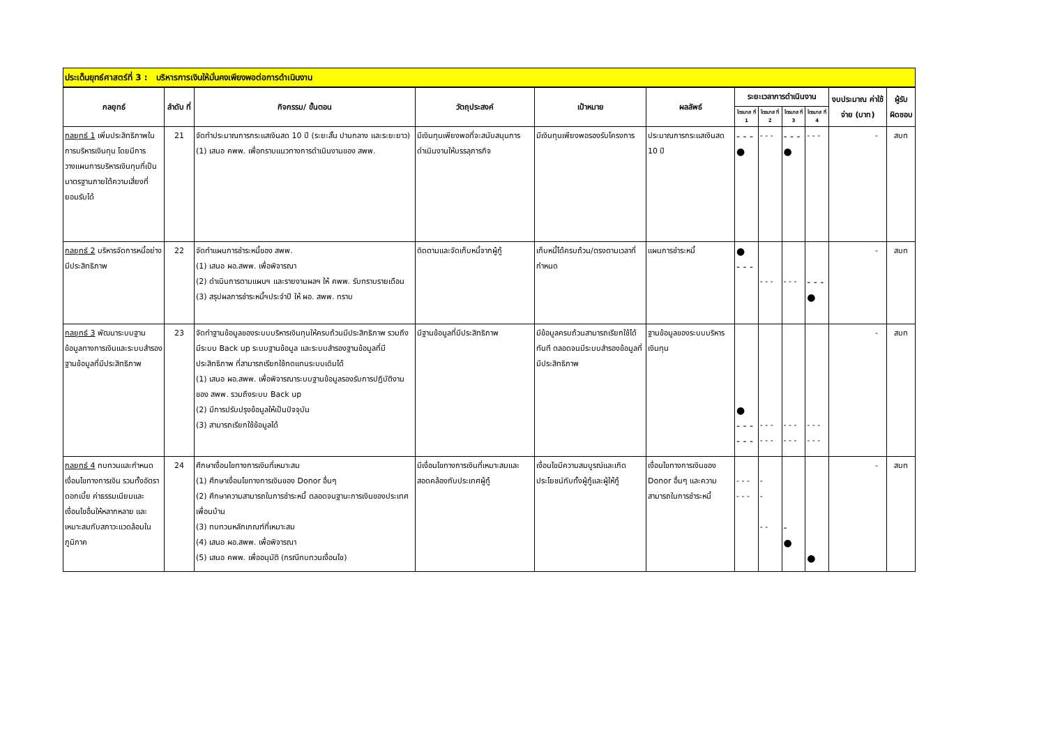ประเด็นยุทธ์ศาสตร์ที่ 3 : บริหารการเงินให้มั่นคงเพียงพอต่อการดำเนินงาน
| กลยุทธ์ | ลำดับ ที่ | กิจกรรม/ ขั้นตอน | วัตถุประสงค์ | เป้าหมาย | ผลลัพธ์ | ระยะเวลาการดำเนินงาน | | | | งบประมาณ ค่าใช้จ่าย (บาท) | ผู้รับ ผิดชอบ |
| --- | --- | --- | --- | --- | --- | --- | --- | --- | --- | --- | --- |
| | | | | | | ไตรมาส ที่ 1 | ไตรมาส ที่ 2 | ไตรมาส ที่ 3 | ไตรมาส ที่ 4 | | |
| กลยุทธ์ 1 เพิ่มประสิทธิภาพในการบริหารเงินทุน โดยมีการวางแผนการบริหารเงินทุนที่เป็นมาตรฐานภายใต้ความเสี่ยงที่ยอมรับได้ | 21 | จัดทำประมาณการกระแสเงินสด 10 ปี (ระยะสั้น ปานกลาง และระยะยาว) (1) เสนอ คพพ. เพื่อทราบแนวทางการดำเนินงานของ สพพ. | มีเงินทุนเพียงพอที่จะสนับสนุนการดำเนินงานให้บรรลุภารกิจ | มีเงินทุนเพียงพอรองรับโครงการ | ประมาณการกระแสเงินสด 10 ปี | - - - ● | - - - | - - - ● | - - - | - | สบท |
| กลยุทธ์ 2 บริหารจัดการหนี้อย่างมีประสิทธิภาพ | 22 | จัดทำแผนการชำระหนี้ของ สพพ. (1) เสนอ ผอ.สพพ. เพื่อพิจารณา (2) ดำเนินการตามแผนฯ และรายงานผลฯ ให้ คพพ. รับทราบรายเดือน (3) สรุปผลการชำระหนี้ฯประจำปี ให้ ผอ. สพพ. ทราบ | ติดตามและจัดเก็บหนี้จากผู้กู้ | เก็บหนี้ได้ครบถ้วน/ตรงตามเวลาที่กำหนด | แผนการชำระหนี้ | ● - - - | - - - | - - - | - - - ● | - | สบท |
| กลยุทธ์ 3 พัฒนาระบบฐานข้อมูลทางการเงินและระบบสำรองฐานข้อมูลที่มีประสิทธิภาพ | 23 | จัดทำฐานข้อมูลของระบบบริหารเงินทุนให้ครบถ้วนมีประสิทธิภาพ รวมถึงมีระบบ Back up ระบบฐานข้อมูล และระบบสำรองฐานข้อมูลที่มีประสิทธิภาพ ที่สามารถเรียกใช้ทดแทนระบบเดิมได้ (1) เสนอ ผอ.สพพ. เพื่อพิจารณาระบบฐานข้อมูลรองรับการปฏิบัติงานของ สพพ. รวมถึงระบบ Back up (2) มีการปรับปรุงข้อมูลให้เป็นปัจจุบัน (3) สามารถเรียกใช้ข้อมูลได้ | มีฐานข้อมูลที่มีประสิทธิภาพ | มีข้อมูลครบถ้วนสามารถเรียกใช้ได้ทันที ตลอดจนมีระบบสำรองข้อมูลที่มีประสิทธิภาพ | ฐานข้อมูลของระบบบริหารเงินทุน | ● - - - - - - | - - - - - - | - - - - - - | - - - - - - | - | สบท |
| กลยุทธ์ 4 ทบทวนและกำหนดเงื่อนไขทางการเงิน รวมทั้งอัตราดอกเบี้ย ค่าธรรมเนียมและเงื่อนไขอื่นให้หลากหลาย และเหมาะสมกับสภาวะแวดล้อมในภูมิภาค | 24 | ศึกษาเงื่อนไขทางการเงินที่เหมาะสม (1) ศึกษาเงื่อนไขทางการเงินของ Donor อื่นๆ (2) ศึกษาความสามารถในการชำระหนี้ ตลอดจนฐานะการเงินของประเทศเพื่อนบ้าน (3) ทบทวนหลักเกณฑ์ที่เหมาะสม (4) เสนอ ผอ.สพพ. เพื่อพิจารณา (5) เสนอ คพพ. เพื่ออนุมัติ (กรณีทบทวนเงื่อนไข) | มีเงื่อนไขทางการเงินที่เหมาะสมและสอดคล้องกับประเทศผู้กู้ | เงื่อนไขมีความสมบูรณ์และเกิดประโยชน์กับทั้งผู้กู้และผู้ให้กู้ | เงื่อนไขทางการเงินของ Donor อื่นๆ และความสามารถในการชำระหนี้ | - - - - - - | - - - - | - ● | ● | - | สบท |